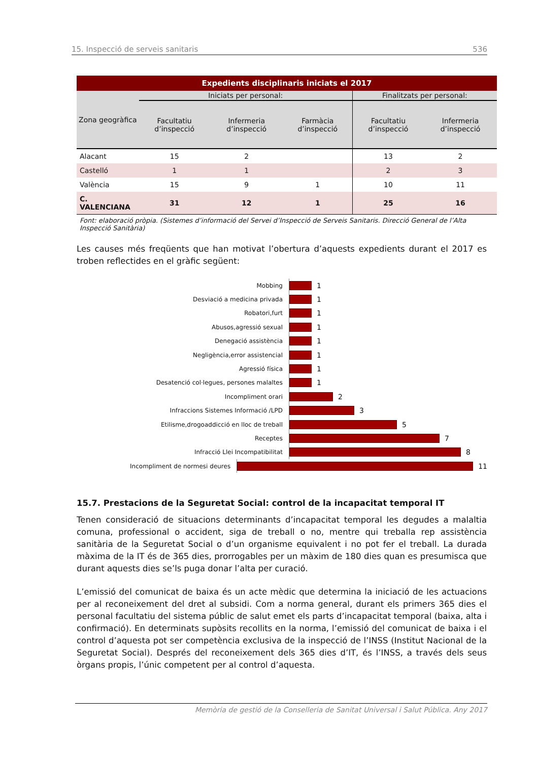15. Inspecció de serveis sanitaris 536
| Expedients disciplinaris iniciats el 2017 | | | | | |
| --- | --- | --- | --- | --- | --- |
| Zona geogràfica | Iniciats per personal: | | | Finalitzats per personal: | |
| | Facultatiu d’inspecció | Infermeria d’inspecció | Farmàcia d’inspecció | Facultatiu d’inspecció | Infermeria d’inspecció |
| Alacant | 15 | 2 | | 13 | 2 |
| Castelló | 1 | 1 | | 2 | 3 |
| València | 15 | 9 | 1 | 10 | 11 |
| C. VALENCIANA | 31 | 12 | 1 | 25 | 16 |
Font: elaboració pròpia. (Sistemes d’informació del Servei d’Inspecció de Serveis Sanitaris. Direcció General de l’Alta Inspecció Sanitària)
Les causes més freqüents que han motivat l’obertura d’aquests expedients durant el 2017 es troben reflectides en el gràfic següent:
Mobbing 1
Desviació a medicina privada 1
Robatori,furt 1
Abusos,agressió sexual 1
Denegació assistència 1
Negligència,error assistencial 1
Agressió física 1
Desatenció col·legues, persones malaltes 1
Incompliment orari 2
Infraccions Sistemes Informació /LPD 3
Etilisme,drogoaddicció en lloc de treball 5
Receptes 7
Infracció Llei Incompatibilitat 8
Incompliment de normesi deures 11
15.7. Prestacions de la Seguretat Social: control de la incapacitat temporal IT
Tenen consideració de situacions determinants d’incapacitat temporal les degudes a malaltia comuna, professional o accident, siga de treball o no, mentre qui treballa rep assistència sanitària de la Seguretat Social o d’un organisme equivalent i no pot fer el treball. La durada màxima de la IT és de 365 dies, prorrogables per un màxim de 180 dies quan es presumisca que durant aquests dies se’ls puga donar l’alta per curació.
L’emissió del comunicat de baixa és un acte mèdic que determina la iniciació de les actuacions per al reconeixement del dret al subsidi. Com a norma general, durant els primers 365 dies el personal facultatiu del sistema públic de salut emet els parts d’incapacitat temporal (baixa, alta i confirmació). En determinats supòsits recollits en la norma, l’emissió del comunicat de baixa i el control d’aquesta pot ser competència exclusiva de la inspecció de l’INSS (Institut Nacional de la Seguretat Social). Després del reconeixement dels 365 dies d’IT, és l’INSS, a través dels seus òrgans propis, l’únic competent per al control d’aquesta.
Memòria de gestió de la Conselleria de Sanitat Universal i Salut Pública. Any 2017